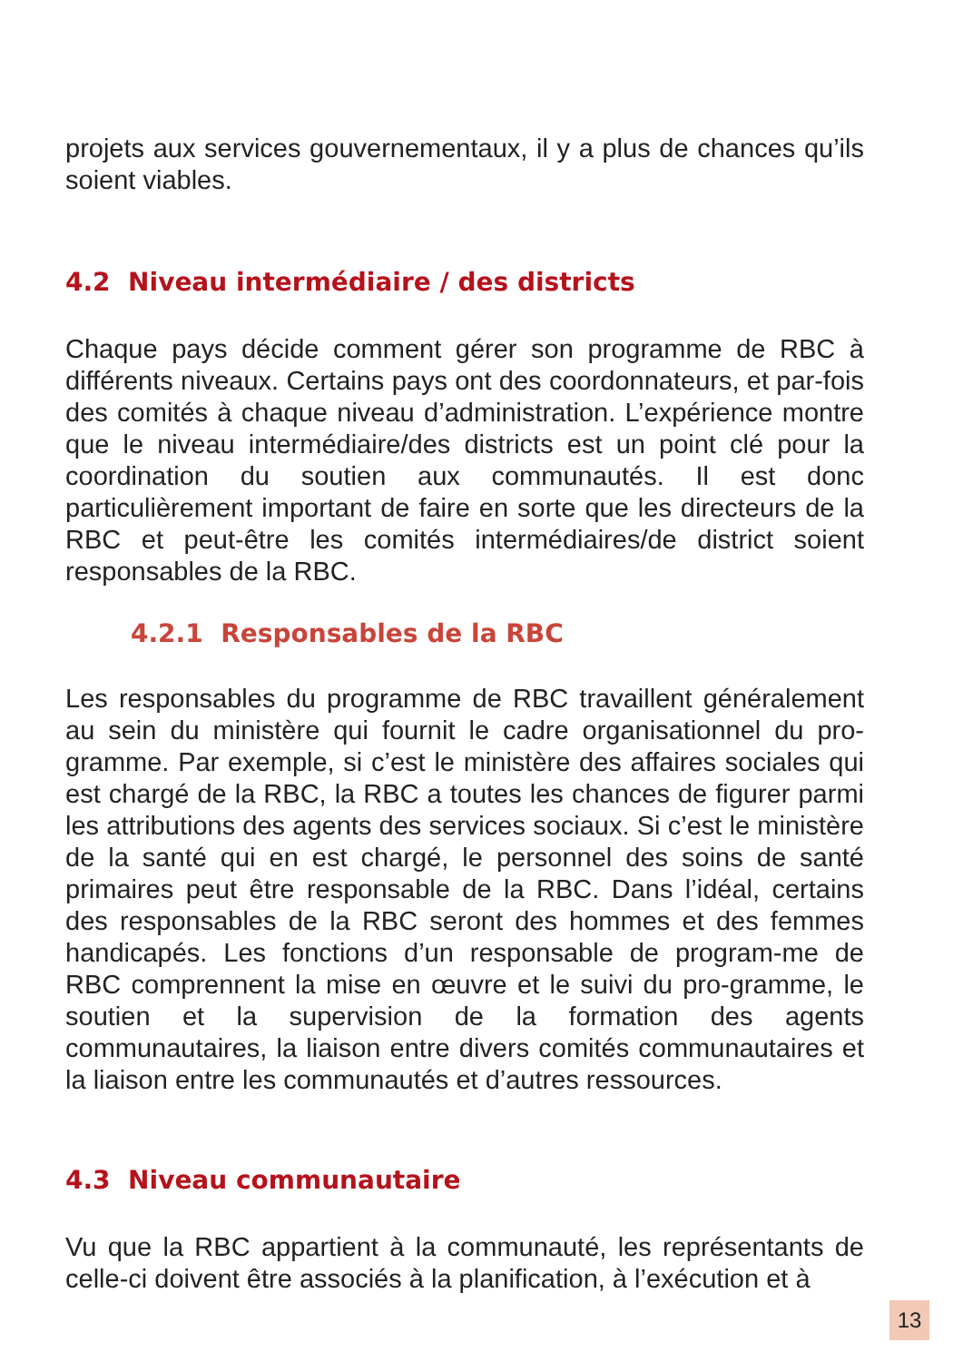projets aux services gouvernementaux, il y a plus de chances qu’ils soient viables.
4.2 Niveau intermédiaire / des districts
Chaque pays décide comment gérer son programme de RBC à différents niveaux. Certains pays ont des coordonnateurs, et par-fois des comités à chaque niveau d’administration. L’expérience montre que le niveau intermédiaire/des districts est un point clé pour la coordination du soutien aux communautés. Il est donc particulièrement important de faire en sorte que les directeurs de la RBC et peut-être les comités intermédiaires/de district soient responsables de la RBC.
4.2.1 Responsables de la RBC
Les responsables du programme de RBC travaillent généralement au sein du ministère qui fournit le cadre organisationnel du pro-gramme. Par exemple, si c’est le ministère des affaires sociales qui est chargé de la RBC, la RBC a toutes les chances de figurer parmi les attributions des agents des services sociaux. Si c’est le ministère de la santé qui en est chargé, le personnel des soins de santé primaires peut être responsable de la RBC. Dans l’idéal, certains des responsables de la RBC seront des hommes et des femmes handicapés. Les fonctions d’un responsable de program-me de RBC comprennent la mise en œuvre et le suivi du pro-gramme, le soutien et la supervision de la formation des agents communautaires, la liaison entre divers comités communautaires et la liaison entre les communautés et d’autres ressources.
4.3 Niveau communautaire
Vu que la RBC appartient à la communauté, les représentants de celle-ci doivent être associés à la planification, à l’exécution et à
13